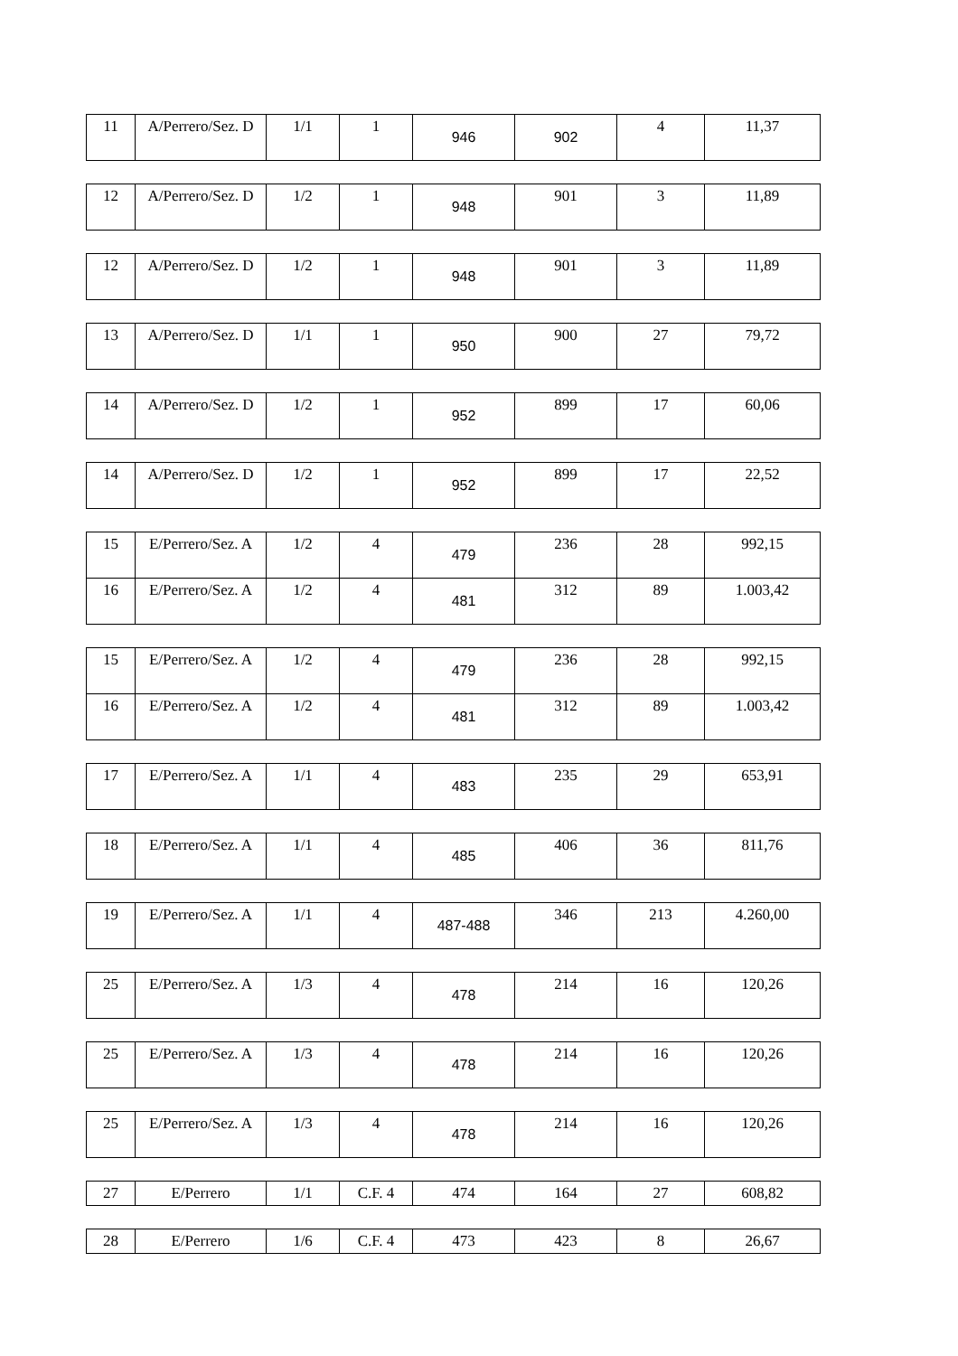| 11 | A/Perrero/Sez. D | 1/1 | 1 | 946 | 902 | 4 | 11,37 |
| 12 | A/Perrero/Sez. D | 1/2 | 1 | 948 | 901 | 3 | 11,89 |
| 12 | A/Perrero/Sez. D | 1/2 | 1 | 948 | 901 | 3 | 11,89 |
| 13 | A/Perrero/Sez. D | 1/1 | 1 | 950 | 900 | 27 | 79,72 |
| 14 | A/Perrero/Sez. D | 1/2 | 1 | 952 | 899 | 17 | 60,06 |
| 14 | A/Perrero/Sez. D | 1/2 | 1 | 952 | 899 | 17 | 22,52 |
| 15 | E/Perrero/Sez. A | 1/2 | 4 | 479 | 236 | 28 | 992,15 |
| 16 | E/Perrero/Sez. A | 1/2 | 4 | 481 | 312 | 89 | 1.003,42 |
| 15 | E/Perrero/Sez. A | 1/2 | 4 | 479 | 236 | 28 | 992,15 |
| 16 | E/Perrero/Sez. A | 1/2 | 4 | 481 | 312 | 89 | 1.003,42 |
| 17 | E/Perrero/Sez. A | 1/1 | 4 | 483 | 235 | 29 | 653,91 |
| 18 | E/Perrero/Sez. A | 1/1 | 4 | 485 | 406 | 36 | 811,76 |
| 19 | E/Perrero/Sez. A | 1/1 | 4 | 487-488 | 346 | 213 | 4.260,00 |
| 25 | E/Perrero/Sez. A | 1/3 | 4 | 478 | 214 | 16 | 120,26 |
| 25 | E/Perrero/Sez. A | 1/3 | 4 | 478 | 214 | 16 | 120,26 |
| 25 | E/Perrero/Sez. A | 1/3 | 4 | 478 | 214 | 16 | 120,26 |
| 27 | E/Perrero | 1/1 | C.F. 4 | 474 | 164 | 27 | 608,82 |
| 28 | E/Perrero | 1/6 | C.F. 4 | 473 | 423 | 8 | 26,67 |